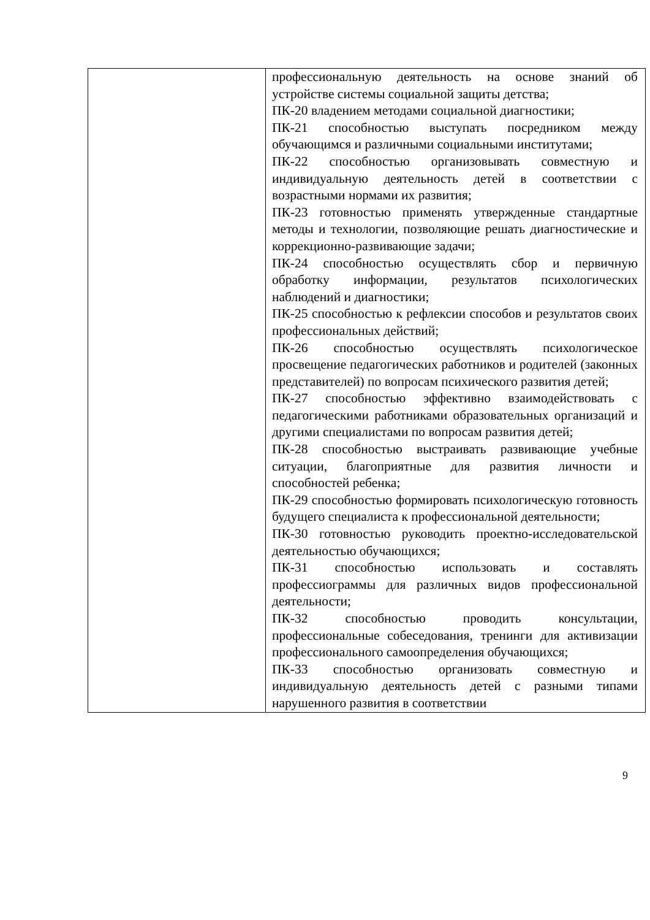| | профессиональную деятельность на основе знаний об устройстве системы социальной защиты детства; ПК-20 владением методами социальной диагностики; ПК-21 способностью выступать посредником между обучающимся и различными социальными институтами; ПК-22 способностью организовывать совместную и индивидуальную деятельность детей в соответствии с возрастными нормами их развития; ПК-23 готовностью применять утвержденные стандартные методы и технологии, позволяющие решать диагностические и коррекционно-развивающие задачи; ПК-24 способностью осуществлять сбор и первичную обработку информации, результатов психологических наблюдений и диагностики; ПК-25 способностью к рефлексии способов и результатов своих профессиональных действий; ПК-26 способностью осуществлять психологическое просвещение педагогических работников и родителей (законных представителей) по вопросам психического развития детей; ПК-27 способностью эффективно взаимодействовать с педагогическими работниками образовательных организаций и другими специалистами по вопросам развития детей; ПК-28 способностью выстраивать развивающие учебные ситуации, благоприятные для развития личности и способностей ребенка; ПК-29 способностью формировать психологическую готовность будущего специалиста к профессиональной деятельности; ПК-30 готовностью руководить проектно-исследовательской деятельностью обучающихся; ПК-31 способностью использовать и составлять профессиограммы для различных видов профессиональной деятельности; ПК-32 способностью проводить консультации, профессиональные собеседования, тренинги для активизации профессионального самоопределения обучающихся; ПК-33 способностью организовать совместную и индивидуальную деятельность детей с разными типами нарушенного развития в соответствии |
9